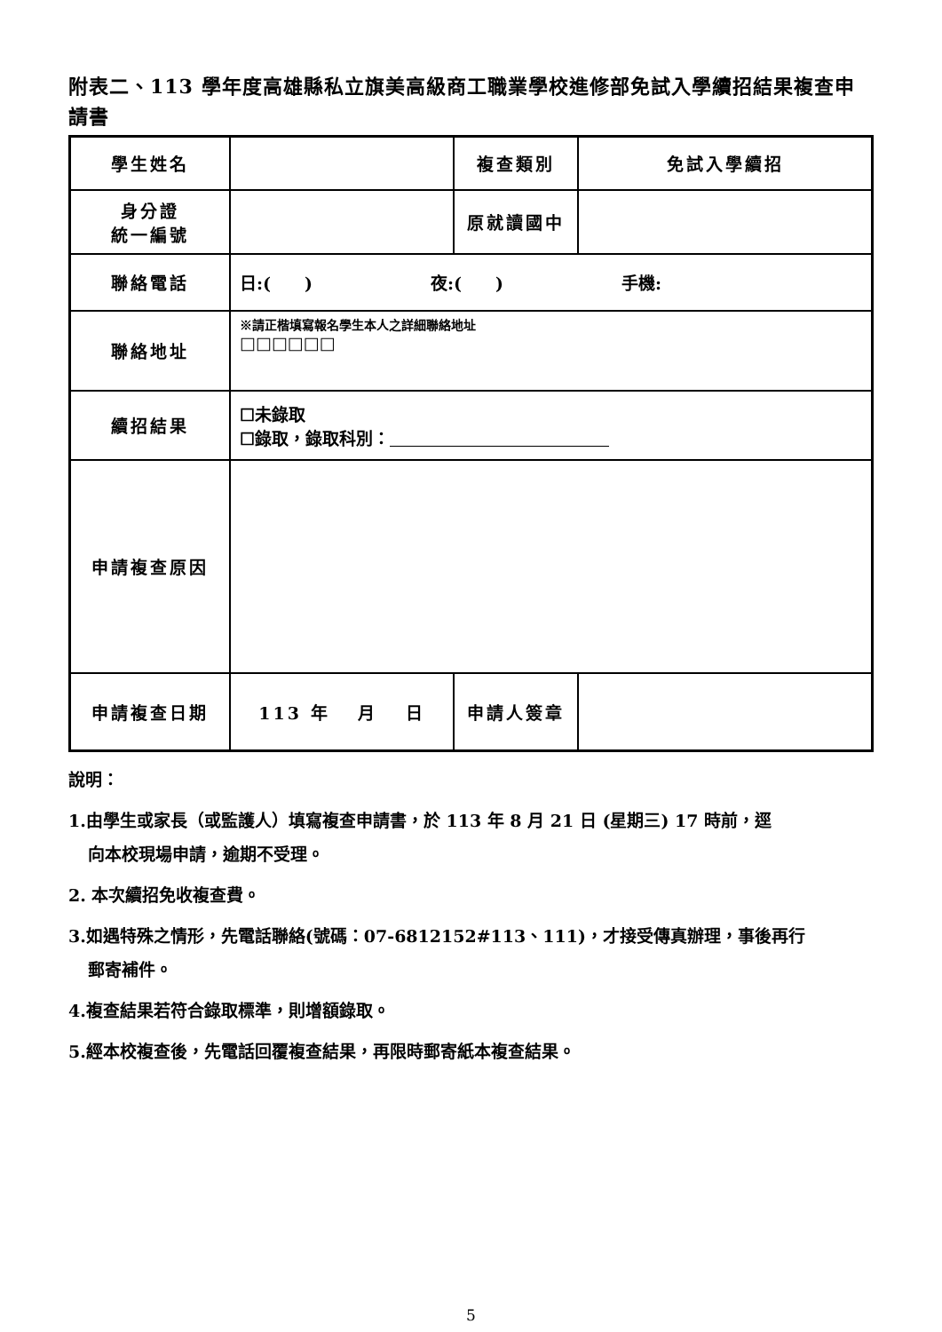附表二、113 學年度高雄縣私立旗美高級商工職業學校進修部免試入學續招結果複查申請書
| 學生姓名 | | 複查類別 | 免試入學續招 |
| 身分證 統一編號 | | 原就讀國中 | |
| 聯絡電話 | 日:( ) 夜:( ) 手機: | | |
| 聯絡地址 | ※請正楷填寫報名學生本人之詳細聯絡地址 □□□□□□ | | |
| 續招結果 | ☐未錄取 ☐錄取，錄取科別： | | |
| 申請複查原因 | | | |
| 申請複查日期 | 113 年 月 日 | 申請人簽章 | |
說明：
1.由學生或家長（或監護人）填寫複查申請書，於 113 年 8 月 21 日 (星期三) 17 時前，逕
向本校現場申請，逾期不受理。
2. 本次續招免收複查費。
3.如遇特殊之情形，先電話聯絡(號碼：07-6812152#113、111)，才接受傳真辦理，事後再行
郵寄補件。
4.複查結果若符合錄取標準，則增額錄取。
5.經本校複查後，先電話回覆複查結果，再限時郵寄紙本複查結果。
5